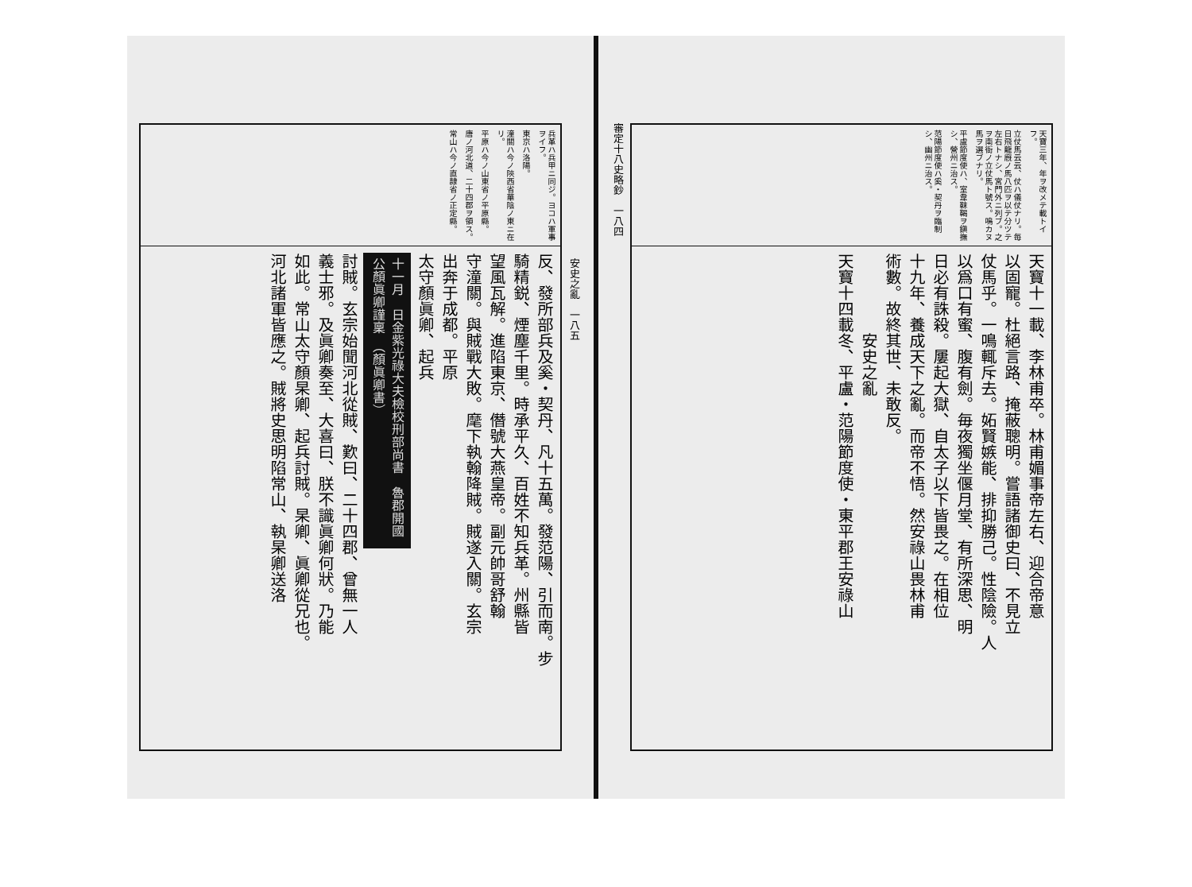安史之亂　一八五
兵革ハ兵甲ニ同ジ。ヨコハ軍事ヲイフ。
東京ハ洛陽。
潼關ハ今ノ陝西省華陰ノ東ニ在リ。
平原ハ今ノ山東省ノ平原縣。
唐ノ河北道、二十四郡ヲ領ス。
常山ハ今ノ直隷省ノ正定縣。
反、發所部兵及奚・契丹、凡十五萬。發范陽、引而南。步
騎精鋭、煙塵千里。時承平久、百姓不知兵革。州縣皆
望風瓦解。進陷東京、僭號大燕皇帝。副元帥哥舒翰
守潼關。與賊戰大敗。麾下執翰降賊。賊遂入關。玄宗
出奔于成都。平原
太守顏眞卿、起兵
十一月　日金紫光祿大夫檢校刑部尚書　魯郡開國公顏眞卿謹稟　（顏眞卿書）
討賊。玄宗始聞河北從賊、歎曰、二十四郡、曾無一人
義士邪。及眞卿奏至、大喜曰、朕不識眞卿何狀。乃能
如此。常山太守顏杲卿、起兵討賊。杲卿、眞卿從兄也。
河北諸軍皆應之。賊將史思明陷常山、執杲卿送洛
天寶三年、年ヲ改メテ載トイフ。
立仗馬云云、仗ハ儀仗ナリ。毎日飛龍廐ノ馬八匹ヲ以テ分ツテ左右トナシ、宮門外ニ列ブ。之ヲ南衙ノ立仗馬ト號ス。鳴カヌ馬ヲ選ブナリ。
平盧節度使ハ、室韋靺鞨ヲ鎭撫シ、營州ニ治ス。
范陽節度使ハ奚・契丹ヲ臨制シ、幽州ニ治ス。
天寶十一載、李林甫卒。林甫媚事帝左右、迎合帝意
以固寵。杜絕言路、掩蔽聰明。嘗語諸御史曰、不見立
仗馬乎。一鳴輒斥去。妬賢嫉能、排抑勝己。性陰險。人
以爲口有蜜、腹有劍。毎夜獨坐偃月堂、有所深思、明
日必有誅殺。屢起大獄、自太子以下皆畏之。在相位
十九年、養成天下之亂。而帝不悟。然安祿山畏林甫
術數。故終其世、未敢反。
安史之亂
天寶十四載冬、平盧・范陽節度使・東平郡王安祿山
審定十八史略鈔　一八四